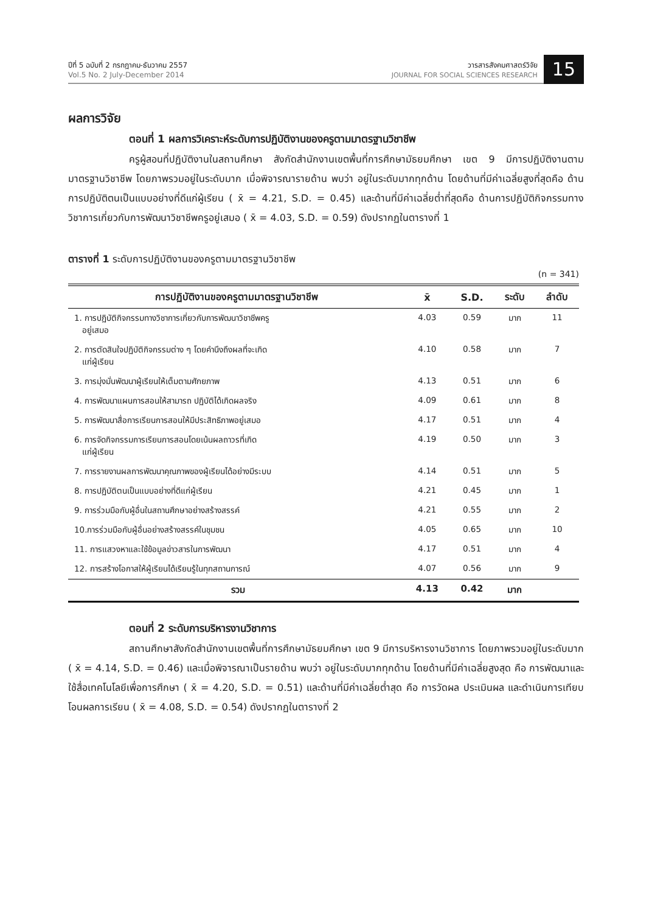ปีที่ 5 ฉบับที่ 2 กรกฎาคม-ธันวาคม 2557
Vol.5 No. 2 July-December 2014
วารสารสังคมศาสตร์วิจัย
JOURNAL FOR SOCIAL SCIENCES RESEARCH
15
ผลการวิจัย
ตอนที่ 1 ผลการวิเคราะห์ระดับการปฏิบัติงานของครูตามมาตรฐานวิชาชีพ
ครูผู้สอนที่ปฏิบัติงานในสถานศึกษา สังกัดสำนักงานเขตพื้นที่การศึกษามัธยมศึกษา เขต 9 มีการปฏิบัติงานตามมาตรฐานวิชาชีพ โดยภาพรวมอยู่ในระดับมาก เมื่อพิจารณารายด้าน พบว่า อยู่ในระดับมากทุกด้าน โดยด้านที่มีค่าเฉลี่ยสูงที่สุดคือ ด้านการปฏิบัติตนเป็นแบบอย่างที่ดีแก่ผู้เรียน ( x̄ = 4.21, S.D. = 0.45) และด้านที่มีค่าเฉลี่ยต่ำที่สุดคือ ด้านการปฏิบัติกิจกรรมทางวิชาการเกี่ยวกับการพัฒนาวิชาชีพครูอยู่เสมอ ( x̄ = 4.03, S.D. = 0.59) ดังปรากฏในตารางที่ 1
ตารางที่ 1 ระดับการปฏิบัติงานของครูตามมาตรฐานวิชาชีพ
(n = 341)
| การปฏิบัติงานของครูตามมาตรฐานวิชาชีพ | x̄ | S.D. | ระดับ | ลำดับ |
| --- | --- | --- | --- | --- |
| 1. การปฏิบัติกิจกรรมทางวิชาการเกี่ยวกับการพัฒนาวิชาชีพครู อยู่เสมอ | 4.03 | 0.59 | มาก | 11 |
| 2. การตัดสินใจปฏิบัติกิจกรรมต่าง ๆ โดยคำนึงถึงผลที่จะเกิด แก่ผู้เรียน | 4.10 | 0.58 | มาก | 7 |
| 3. การมุ่งมั่นพัฒนาผู้เรียนให้เต็มตามศักยภาพ | 4.13 | 0.51 | มาก | 6 |
| 4. การพัฒนาแผนการสอนให้สามารถ ปฏิบัติได้เกิดผลจริง | 4.09 | 0.61 | มาก | 8 |
| 5. การพัฒนาสื่อการเรียนการสอนให้มีประสิทธิภาพอยู่เสมอ | 4.17 | 0.51 | มาก | 4 |
| 6. การจัดกิจกรรมการเรียนการสอนโดยเน้นผลถาวรที่เกิด แก่ผู้เรียน | 4.19 | 0.50 | มาก | 3 |
| 7. การรายงานผลการพัฒนาคุณภาพของผู้เรียนได้อย่างมีระบบ | 4.14 | 0.51 | มาก | 5 |
| 8. การปฏิบัติตนเป็นแบบอย่างที่ดีแก่ผู้เรียน | 4.21 | 0.45 | มาก | 1 |
| 9. การร่วมมือกับผู้อื่นในสถานศึกษาอย่างสร้างสรรค์ | 4.21 | 0.55 | มาก | 2 |
| 10.การร่วมมือกับผู้อื่นอย่างสร้างสรรค์ในชุมชน | 4.05 | 0.65 | มาก | 10 |
| 11. การแสวงหาและใช้ข้อมูลข่าวสารในการพัฒนา | 4.17 | 0.51 | มาก | 4 |
| 12. การสร้างโอกาสให้ผู้เรียนได้เรียนรู้ในทุกสถานการณ์ | 4.07 | 0.56 | มาก | 9 |
| รวม | 4.13 | 0.42 | มาก | |
ตอนที่ 2 ระดับการบริหารงานวิชาการ
สถานศึกษาสังกัดสำนักงานเขตพื้นที่การศึกษามัธยมศึกษา เขต 9 มีการบริหารงานวิชาการ โดยภาพรวมอยู่ในระดับมาก ( x̄ = 4.14, S.D. = 0.46) และเมื่อพิจารณาเป็นรายด้าน พบว่า อยู่ในระดับมากทุกด้าน โดยด้านที่มีค่าเฉลี่ยสูงสุด คือ การพัฒนาและใช้สื่อเทคโนโลยีเพื่อการศึกษา ( x̄ = 4.20, S.D. = 0.51) และด้านที่มีค่าเฉลี่ยต่ำสุด คือ การวัดผล ประเมินผล และดำเนินการเทียบโอนผลการเรียน ( x̄ = 4.08, S.D. = 0.54) ดังปรากฏในตารางที่ 2